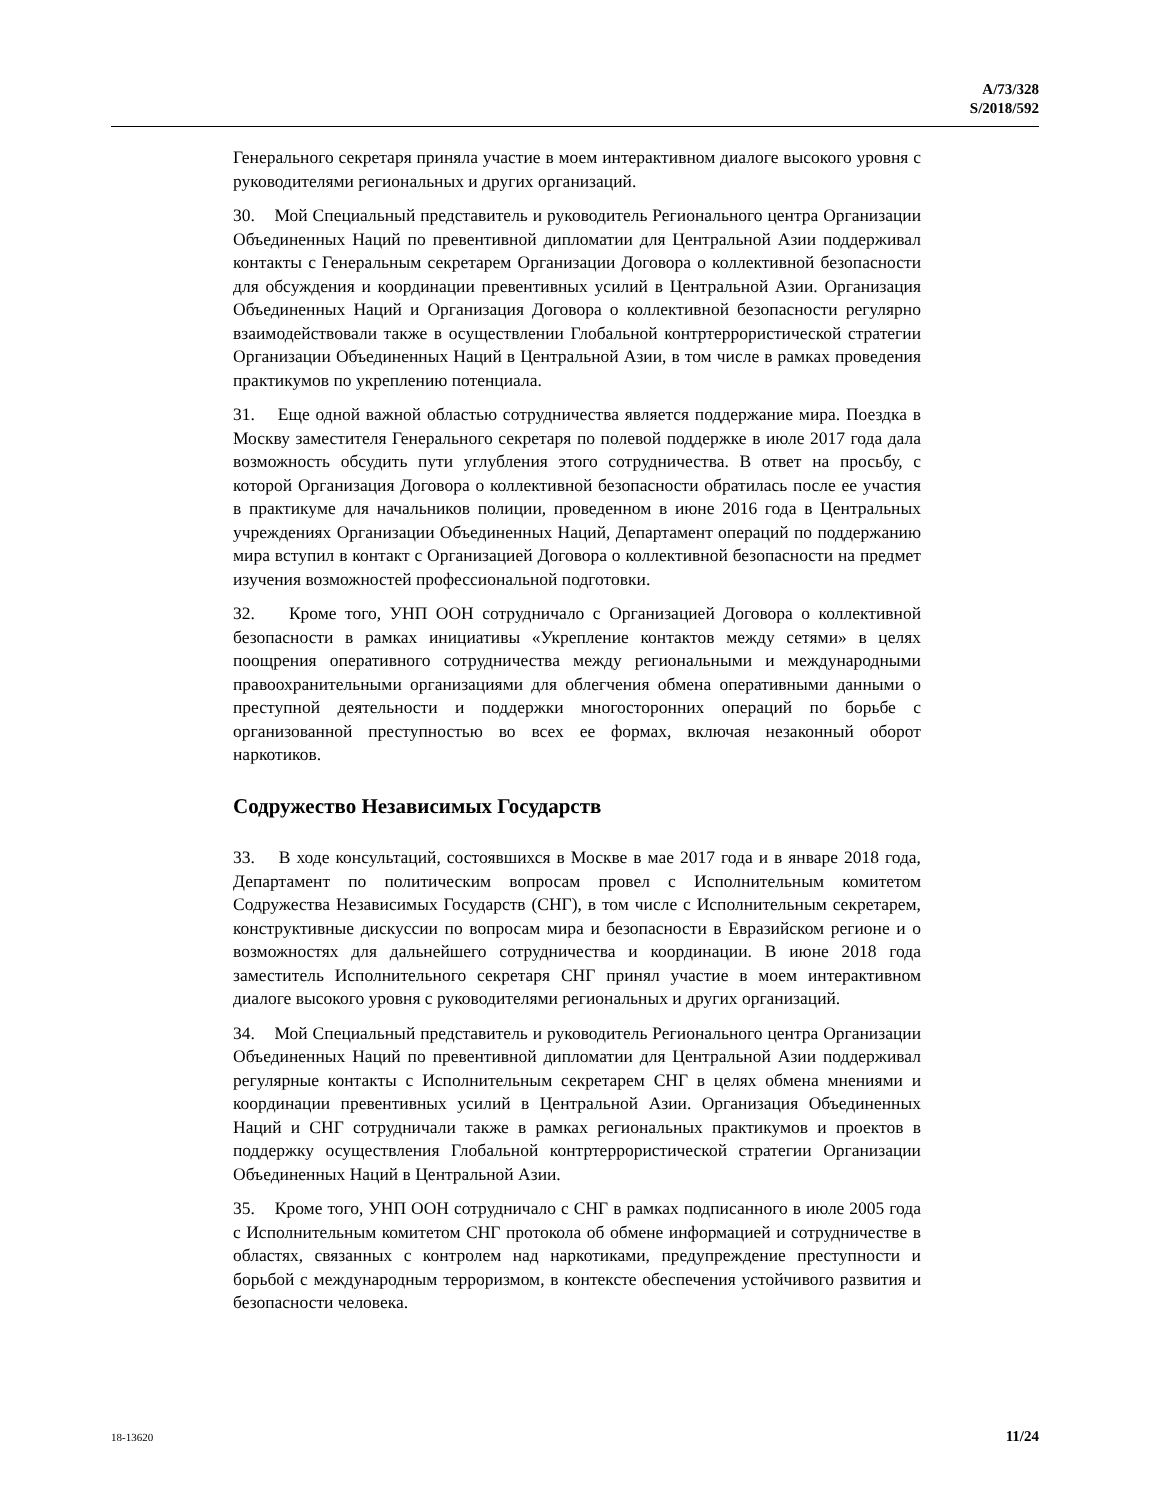A/73/328
S/2018/592
Генерального секретаря приняла участие в моем интерактивном диалоге высокого уровня с руководителями региональных и других организаций.
30. Мой Специальный представитель и руководитель Регионального центра Организации Объединенных Наций по превентивной дипломатии для Центральной Азии поддерживал контакты с Генеральным секретарем Организации Договора о коллективной безопасности для обсуждения и координации превентивных усилий в Центральной Азии. Организация Объединенных Наций и Организация Договора о коллективной безопасности регулярно взаимодействовали также в осуществлении Глобальной контртеррористической стратегии Организации Объединенных Наций в Центральной Азии, в том числе в рамках проведения практикумов по укреплению потенциала.
31. Еще одной важной областью сотрудничества является поддержание мира. Поездка в Москву заместителя Генерального секретаря по полевой поддержке в июле 2017 года дала возможность обсудить пути углубления этого сотрудничества. В ответ на просьбу, с которой Организация Договора о коллективной безопасности обратилась после ее участия в практикуме для начальников полиции, проведенном в июне 2016 года в Центральных учреждениях Организации Объединенных Наций, Департамент операций по поддержанию мира вступил в контакт с Организацией Договора о коллективной безопасности на предмет изучения возможностей профессиональной подготовки.
32. Кроме того, УНП ООН сотрудничало с Организацией Договора о коллективной безопасности в рамках инициативы «Укрепление контактов между сетями» в целях поощрения оперативного сотрудничества между региональными и международными правоохранительными организациями для облегчения обмена оперативными данными о преступной деятельности и поддержки многосторонних операций по борьбе с организованной преступностью во всех ее формах, включая незаконный оборот наркотиков.
Содружество Независимых Государств
33. В ходе консультаций, состоявшихся в Москве в мае 2017 года и в январе 2018 года, Департамент по политическим вопросам провел с Исполнительным комитетом Содружества Независимых Государств (СНГ), в том числе с Исполнительным секретарем, конструктивные дискуссии по вопросам мира и безопасности в Евразийском регионе и о возможностях для дальнейшего сотрудничества и координации. В июне 2018 года заместитель Исполнительного секретаря СНГ принял участие в моем интерактивном диалоге высокого уровня с руководителями региональных и других организаций.
34. Мой Специальный представитель и руководитель Регионального центра Организации Объединенных Наций по превентивной дипломатии для Центральной Азии поддерживал регулярные контакты с Исполнительным секретарем СНГ в целях обмена мнениями и координации превентивных усилий в Центральной Азии. Организация Объединенных Наций и СНГ сотрудничали также в рамках региональных практикумов и проектов в поддержку осуществления Глобальной контртеррористической стратегии Организации Объединенных Наций в Центральной Азии.
35. Кроме того, УНП ООН сотрудничало с СНГ в рамках подписанного в июле 2005 года с Исполнительным комитетом СНГ протокола об обмене информацией и сотрудничестве в областях, связанных с контролем над наркотиками, предупреждение преступности и борьбой с международным терроризмом, в контексте обеспечения устойчивого развития и безопасности человека.
18-13620 11/24